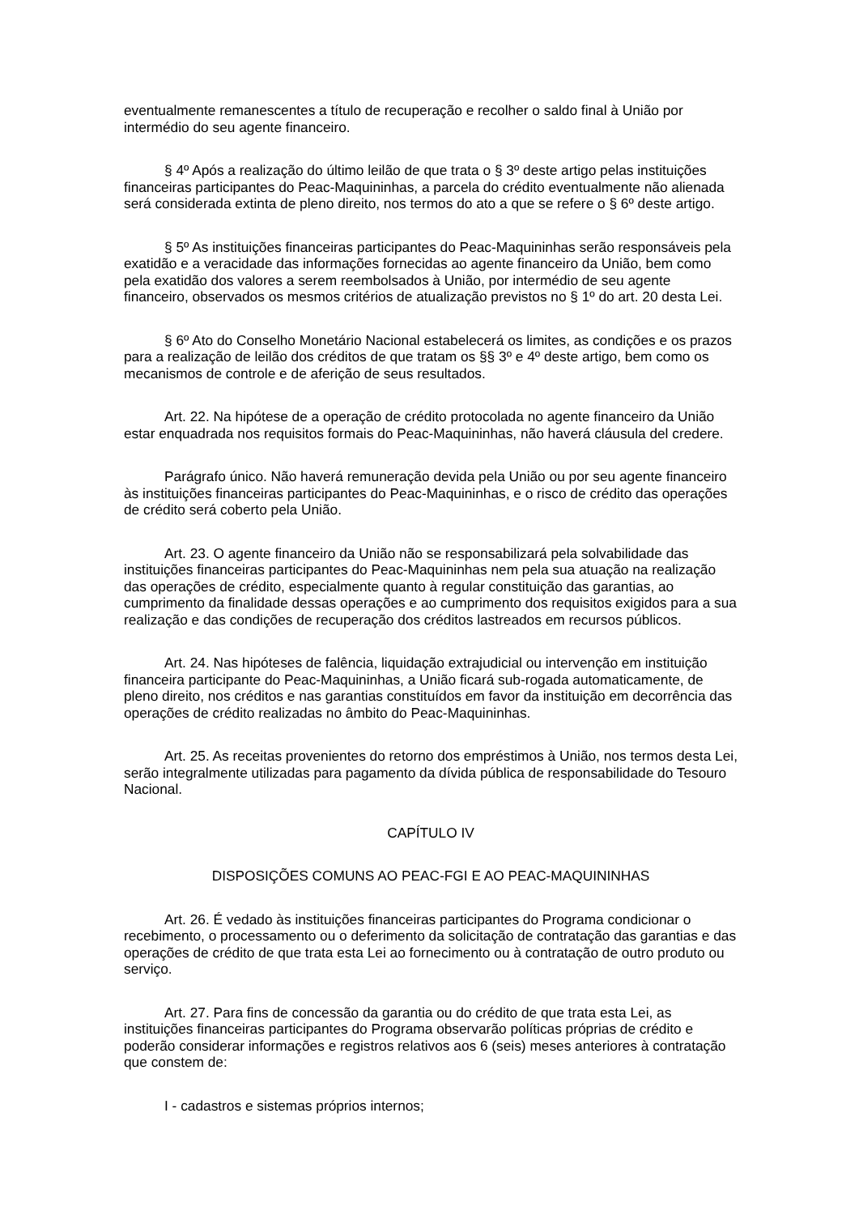eventualmente remanescentes a título de recuperação e recolher o saldo final à União por intermédio do seu agente financeiro.
§ 4º Após a realização do último leilão de que trata o § 3º deste artigo pelas instituições financeiras participantes do Peac-Maquininhas, a parcela do crédito eventualmente não alienada será considerada extinta de pleno direito, nos termos do ato a que se refere o § 6º deste artigo.
§ 5º As instituições financeiras participantes do Peac-Maquininhas serão responsáveis pela exatidão e a veracidade das informações fornecidas ao agente financeiro da União, bem como pela exatidão dos valores a serem reembolsados à União, por intermédio de seu agente financeiro, observados os mesmos critérios de atualização previstos no § 1º do art. 20 desta Lei.
§ 6º Ato do Conselho Monetário Nacional estabelecerá os limites, as condições e os prazos para a realização de leilão dos créditos de que tratam os §§ 3º e 4º deste artigo, bem como os mecanismos de controle e de aferição de seus resultados.
Art. 22. Na hipótese de a operação de crédito protocolada no agente financeiro da União estar enquadrada nos requisitos formais do Peac-Maquininhas, não haverá cláusula del credere.
Parágrafo único. Não haverá remuneração devida pela União ou por seu agente financeiro às instituições financeiras participantes do Peac-Maquininhas, e o risco de crédito das operações de crédito será coberto pela União.
Art. 23. O agente financeiro da União não se responsabilizará pela solvabilidade das instituições financeiras participantes do Peac-Maquininhas nem pela sua atuação na realização das operações de crédito, especialmente quanto à regular constituição das garantias, ao cumprimento da finalidade dessas operações e ao cumprimento dos requisitos exigidos para a sua realização e das condições de recuperação dos créditos lastreados em recursos públicos.
Art. 24. Nas hipóteses de falência, liquidação extrajudicial ou intervenção em instituição financeira participante do Peac-Maquininhas, a União ficará sub-rogada automaticamente, de pleno direito, nos créditos e nas garantias constituídos em favor da instituição em decorrência das operações de crédito realizadas no âmbito do Peac-Maquininhas.
Art. 25. As receitas provenientes do retorno dos empréstimos à União, nos termos desta Lei, serão integralmente utilizadas para pagamento da dívida pública de responsabilidade do Tesouro Nacional.
CAPÍTULO IV
DISPOSIÇÕES COMUNS AO PEAC-FGI E AO PEAC-MAQUININHAS
Art. 26. É vedado às instituições financeiras participantes do Programa condicionar o recebimento, o processamento ou o deferimento da solicitação de contratação das garantias e das operações de crédito de que trata esta Lei ao fornecimento ou à contratação de outro produto ou serviço.
Art. 27. Para fins de concessão da garantia ou do crédito de que trata esta Lei, as instituições financeiras participantes do Programa observarão políticas próprias de crédito e poderão considerar informações e registros relativos aos 6 (seis) meses anteriores à contratação que constem de:
I - cadastros e sistemas próprios internos;